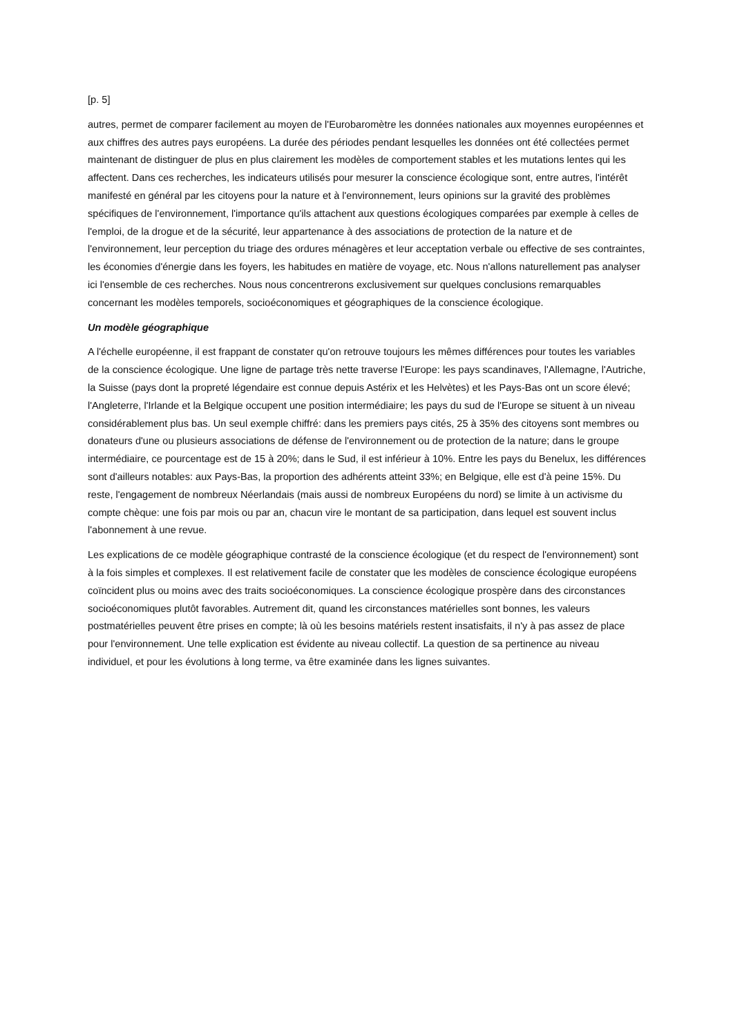[p. 5]
autres, permet de comparer facilement au moyen de l'Eurobaromètre les données nationales aux moyennes européennes et aux chiffres des autres pays européens. La durée des périodes pendant lesquelles les données ont été collectées permet maintenant de distinguer de plus en plus clairement les modèles de comportement stables et les mutations lentes qui les affectent. Dans ces recherches, les indicateurs utilisés pour mesurer la conscience écologique sont, entre autres, l'intérêt manifesté en général par les citoyens pour la nature et à l'environnement, leurs opinions sur la gravité des problèmes spécifiques de l'environnement, l'importance qu'ils attachent aux questions écologiques comparées par exemple à celles de l'emploi, de la drogue et de la sécurité, leur appartenance à des associations de protection de la nature et de l'environnement, leur perception du triage des ordures ménagères et leur acceptation verbale ou effective de ses contraintes, les économies d'énergie dans les foyers, les habitudes en matière de voyage, etc. Nous n'allons naturellement pas analyser ici l'ensemble de ces recherches. Nous nous concentrerons exclusivement sur quelques conclusions remarquables concernant les modèles temporels, socioéconomiques et géographiques de la conscience écologique.
Un modèle géographique
A l'échelle européenne, il est frappant de constater qu'on retrouve toujours les mêmes différences pour toutes les variables de la conscience écologique. Une ligne de partage très nette traverse l'Europe: les pays scandinaves, l'Allemagne, l'Autriche, la Suisse (pays dont la propreté légendaire est connue depuis Astérix et les Helvètes) et les Pays-Bas ont un score élevé; l'Angleterre, l'Irlande et la Belgique occupent une position intermédiaire; les pays du sud de l'Europe se situent à un niveau considérablement plus bas. Un seul exemple chiffré: dans les premiers pays cités, 25 à 35% des citoyens sont membres ou donateurs d'une ou plusieurs associations de défense de l'environnement ou de protection de la nature; dans le groupe intermédiaire, ce pourcentage est de 15 à 20%; dans le Sud, il est inférieur à 10%. Entre les pays du Benelux, les différences sont d'ailleurs notables: aux Pays-Bas, la proportion des adhérents atteint 33%; en Belgique, elle est d'à peine 15%. Du reste, l'engagement de nombreux Néerlandais (mais aussi de nombreux Européens du nord) se limite à un activisme du compte chèque: une fois par mois ou par an, chacun vire le montant de sa participation, dans lequel est souvent inclus l'abonnement à une revue.
Les explications de ce modèle géographique contrasté de la conscience écologique (et du respect de l'environnement) sont à la fois simples et complexes. Il est relativement facile de constater que les modèles de conscience écologique européens coïncident plus ou moins avec des traits socioéconomiques. La conscience écologique prospère dans des circonstances socioéconomiques plutôt favorables. Autrement dit, quand les circonstances matérielles sont bonnes, les valeurs postmatérielles peuvent être prises en compte; là où les besoins matériels restent insatisfaits, il n'y à pas assez de place pour l'environnement. Une telle explication est évidente au niveau collectif. La question de sa pertinence au niveau individuel, et pour les évolutions à long terme, va être examinée dans les lignes suivantes.